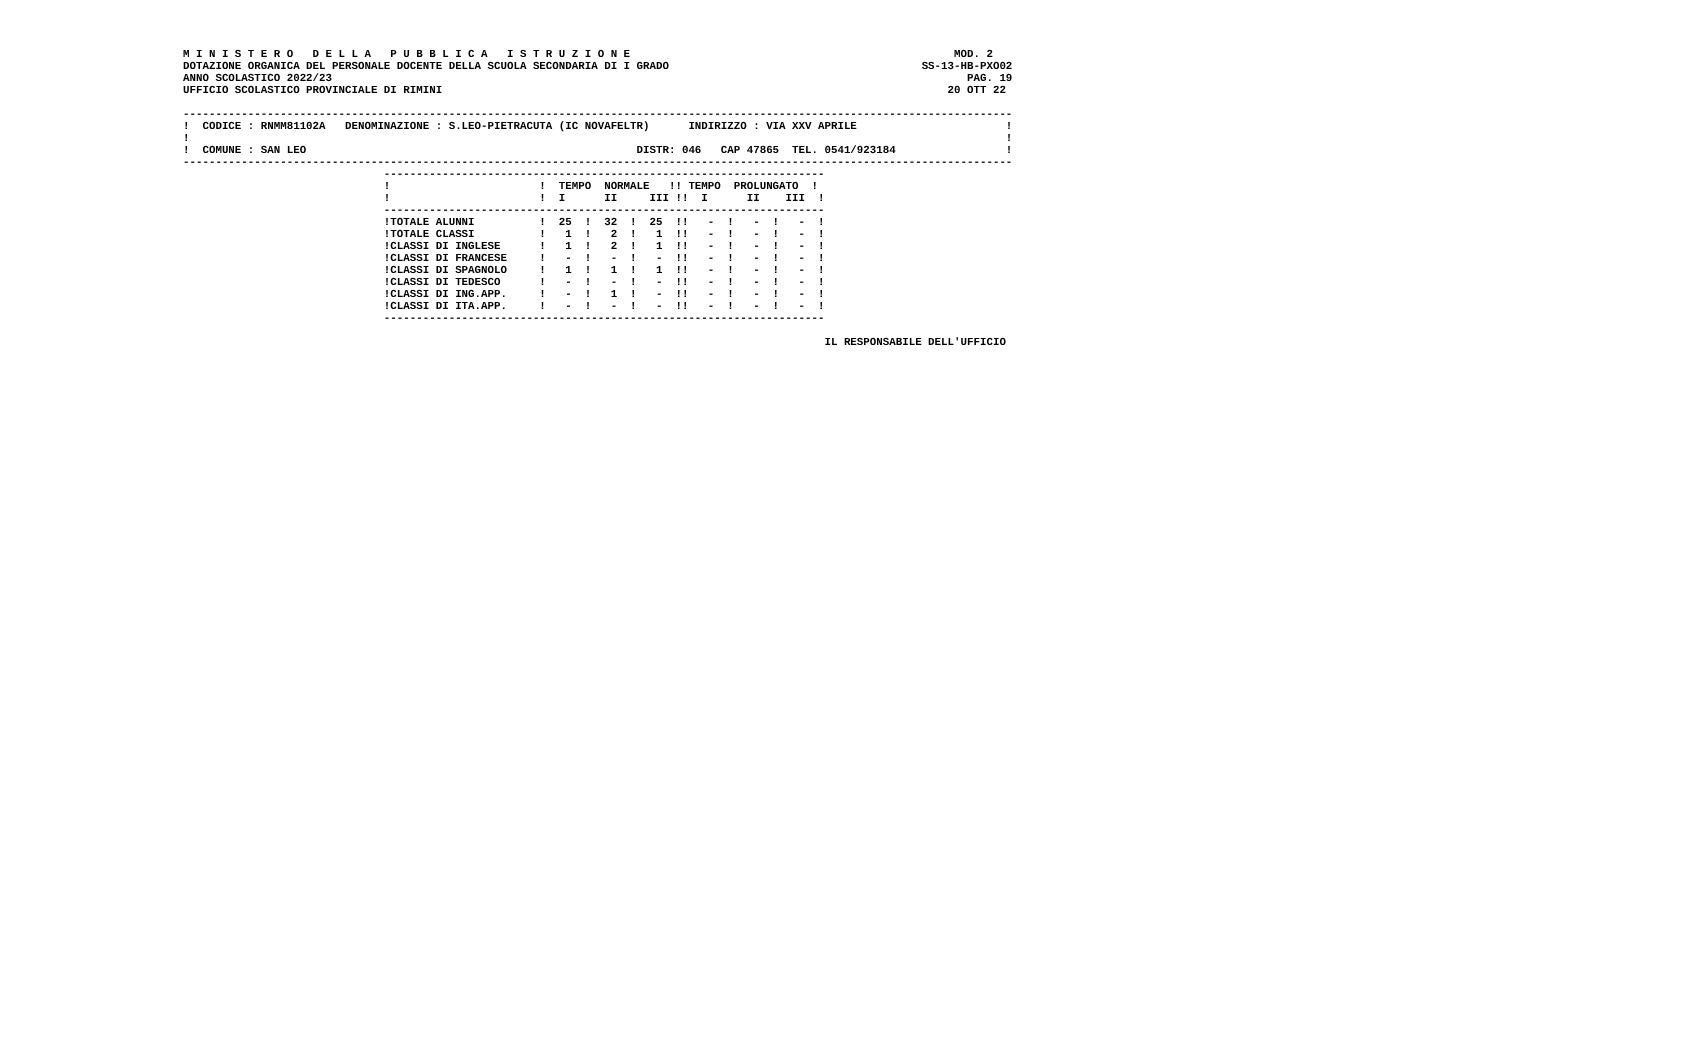M I N I S T E R O   D E L L A   P U B B L I C A   I S T R U Z I O N E                                                  MOD. 2
DOTAZIONE ORGANICA DEL PERSONALE DOCENTE DELLA SCUOLA SECONDARIA DI I GRADO                                       SS-13-HB-PXO02
ANNO SCOLASTICO 2022/23                                                                                                  PAG. 19
UFFICIO SCOLASTICO PROVINCIALE DI RIMINI                                                                              20 OTT 22

--------------------------------------------------------------------------------------------------------------------------------
!  CODICE : RNMM81102A   DENOMINAZIONE : S.LEO-PIETRACUTA (IC NOVAFELTR)      INDIRIZZO : VIA XXV APRILE                       !
!                                                                                                                              !
!  COMUNE : SAN LEO                                                   DISTR: 046   CAP 47865  TEL. 0541/923184                 !
--------------------------------------------------------------------------------------------------------------------------------
                               --------------------------------------------------------------------
                               !                       !  TEMPO  NORMALE   !! TEMPO  PROLUNGATO  !
                               !                       !  I      II     III !!  I      II    III  !
                               --------------------------------------------------------------------
                               !TOTALE ALUNNI          !  25  !  32  !  25  !!   -  !   -  !   -  !
                               !TOTALE CLASSI          !   1  !   2  !   1  !!   -  !   -  !   -  !
                               !CLASSI DI INGLESE      !   1  !   2  !   1  !!   -  !   -  !   -  !
                               !CLASSI DI FRANCESE     !   -  !   -  !   -  !!   -  !   -  !   -  !
                               !CLASSI DI SPAGNOLO     !   1  !   1  !   1  !!   -  !   -  !   -  !
                               !CLASSI DI TEDESCO      !   -  !   -  !   -  !!   -  !   -  !   -  !
                               !CLASSI DI ING.APP.     !   -  !   1  !   -  !!   -  !   -  !   -  !
                               !CLASSI DI ITA.APP.     !   -  !   -  !   -  !!   -  !   -  !   -  !
                               --------------------------------------------------------------------

                                                                                                   IL RESPONSABILE DELL'UFFICIO